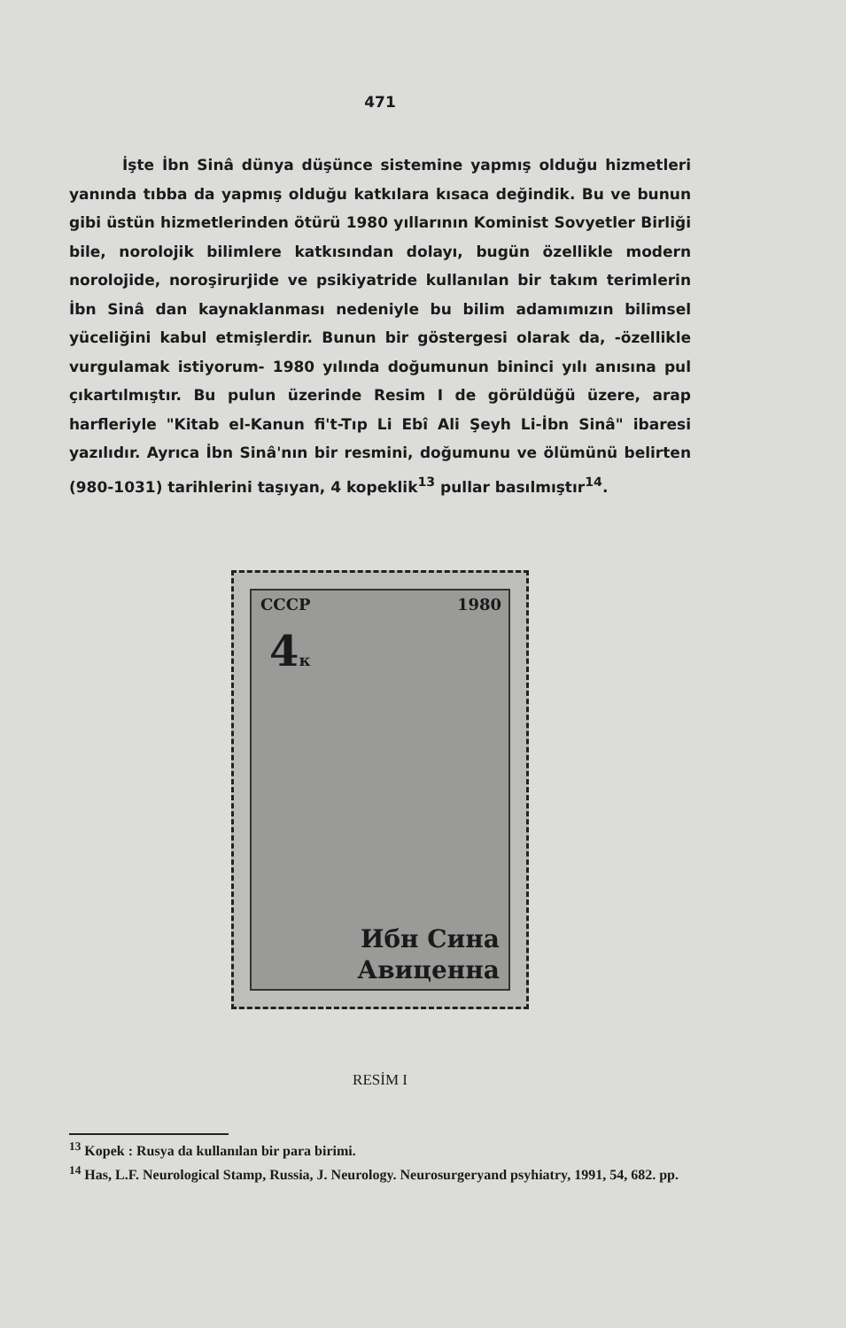471
İşte İbn Sinâ dünya düşünce sistemine yapmış olduğu hizmetleri yanında tıbba da yapmış olduğu katkılara kısaca değindik. Bu ve bunun gibi üstün hizmetlerinden ötürü 1980 yıllarının Kominist Sovyetler Birliği bile, norolojik bilimlere katkısından dolayı, bugün özellikle modern norolojide, noroşirurjide ve psikiyatride kullanılan bir takım terimlerin İbn Sinâ dan kaynaklanması nedeniyle bu bilim adamımızın bilimsel yüceliğini kabul etmişlerdir. Bunun bir göstergesi olarak da, -özellikle vurgulamak istiyorum- 1980 yılında doğumunun bininci yılı anısına pul çıkartılmıştır. Bu pulun üzerinde Resim I de görüldüğü üzere, arap harfleriyle "Kitab el-Kanun fi't-Tıp Li Ebî Ali Şeyh Li-İbn Sinâ" ibaresi yazılıdır. Ayrıca İbn Sinâ'nın bir resmini, doğumunu ve ölümünü belirten (980-1031) tarihlerini taşıyan, 4 kopeklik<sup>13</sup> pullar basılmıştır<sup>14</sup>.
СССР 1980
4к
Ибн Сина
Авиценна
RESİM I
<sup>13</sup> Kopek : Rusya da kullanılan bir para birimi.
<sup>14</sup> Has, L.F. Neurological Stamp, Russia, J. Neurology. Neurosurgeryand psyhiatry, 1991, 54, 682. pp.